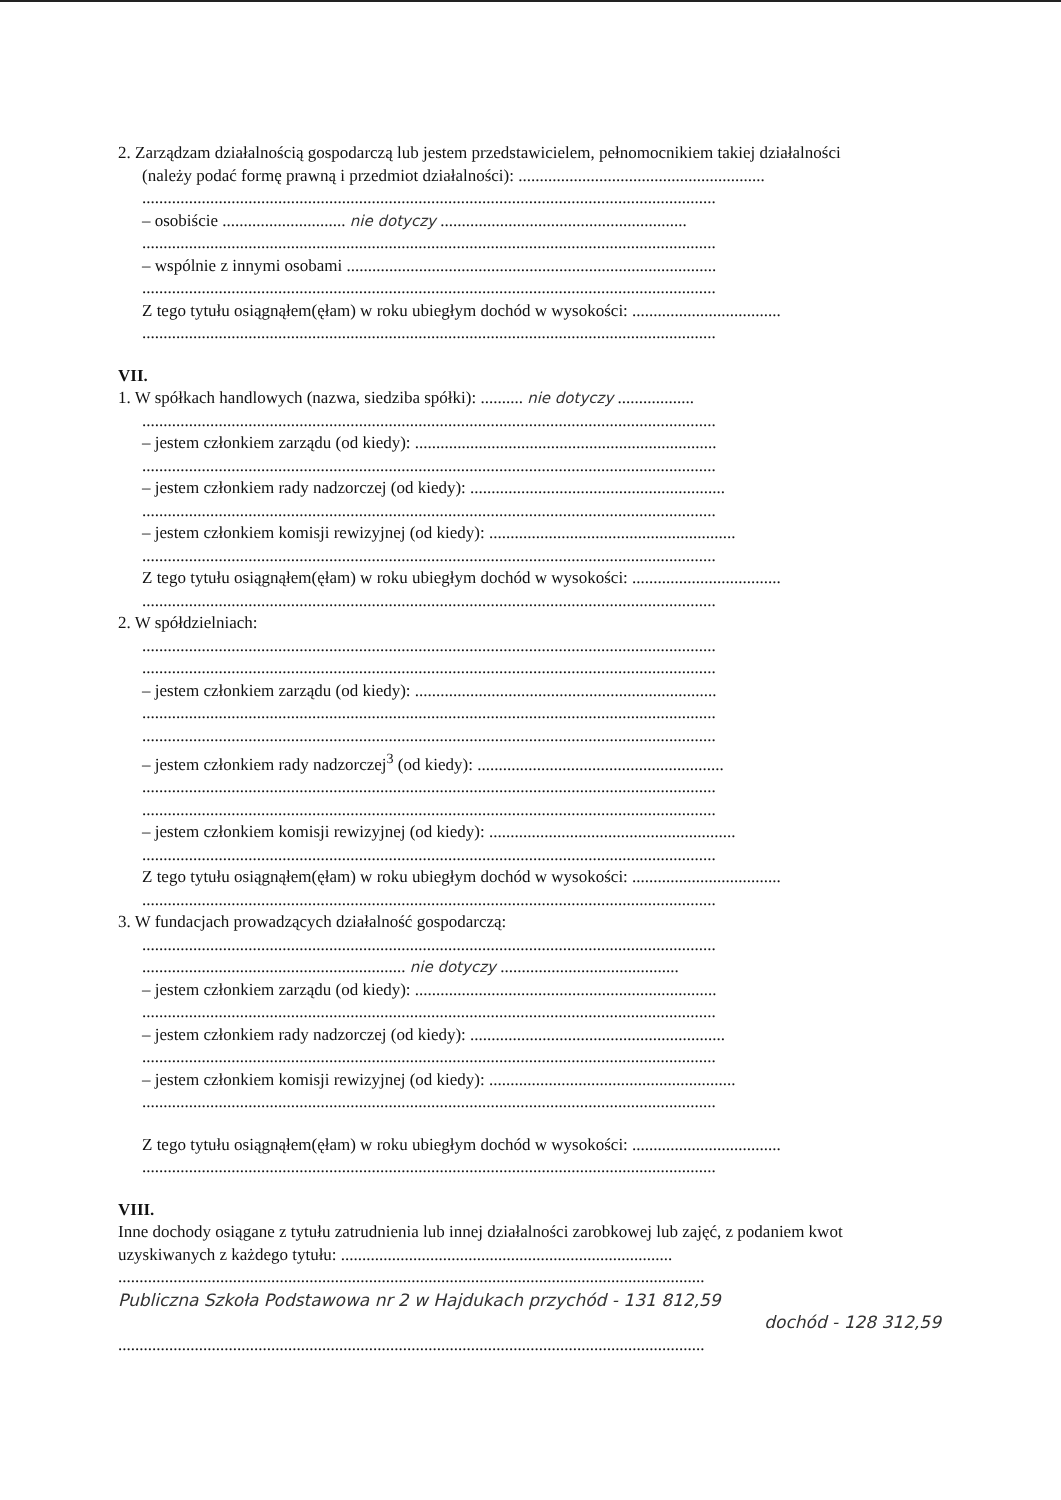2. Zarządzam działalnością gospodarczą lub jestem przedstawicielem, pełnomocnikiem takiej działalności
(należy podać formę prawną i przedmiot działalności): ..........................................................
.......................................................................................................................................
– osobiście ............................. nie dotyczy ..........................................................
.......................................................................................................................................
– wspólnie z innymi osobami .......................................................................................
.......................................................................................................................................
Z tego tytułu osiągnąłem(ęłam) w roku ubiegłym dochód w wysokości: ...................................
.......................................................................................................................................
VII.
1. W spółkach handlowych (nazwa, siedziba spółki): .......... nie dotyczy ..................
.......................................................................................................................................
– jestem członkiem zarządu (od kiedy): .......................................................................
.......................................................................................................................................
– jestem członkiem rady nadzorczej (od kiedy): ............................................................
.......................................................................................................................................
– jestem członkiem komisji rewizyjnej (od kiedy): ..........................................................
.......................................................................................................................................
Z tego tytułu osiągnąłem(ęłam) w roku ubiegłym dochód w wysokości: ...................................
.......................................................................................................................................
2. W spółdzielniach:
.......................................................................................................................................
.......................................................................................................................................
– jestem członkiem zarządu (od kiedy): .......................................................................
.......................................................................................................................................
.......................................................................................................................................
– jestem członkiem rady nadzorczej<sup>3</sup> (od kiedy): ..........................................................
.......................................................................................................................................
.......................................................................................................................................
– jestem członkiem komisji rewizyjnej (od kiedy): ..........................................................
.......................................................................................................................................
Z tego tytułu osiągnąłem(ęłam) w roku ubiegłym dochód w wysokości: ...................................
.......................................................................................................................................
3. W fundacjach prowadzących działalność gospodarczą:
.......................................................................................................................................
.............................................................. nie dotyczy ..........................................
– jestem członkiem zarządu (od kiedy): .......................................................................
.......................................................................................................................................
– jestem członkiem rady nadzorczej (od kiedy): ............................................................
.......................................................................................................................................
– jestem członkiem komisji rewizyjnej (od kiedy): ..........................................................
.......................................................................................................................................
Z tego tytułu osiągnąłem(ęłam) w roku ubiegłym dochód w wysokości: ...................................
.......................................................................................................................................
VIII.
Inne dochody osiągane z tytułu zatrudnienia lub innej działalności zarobkowej lub zajęć, z podaniem kwot uzyskiwanych z każdego tytułu: ..............................................................................
..........................................................................................................................................
Publiczna Szkoła Podstawowa nr 2 w Hajdukach przychód - 131 812,59
dochód - 128 312,59
..........................................................................................................................................